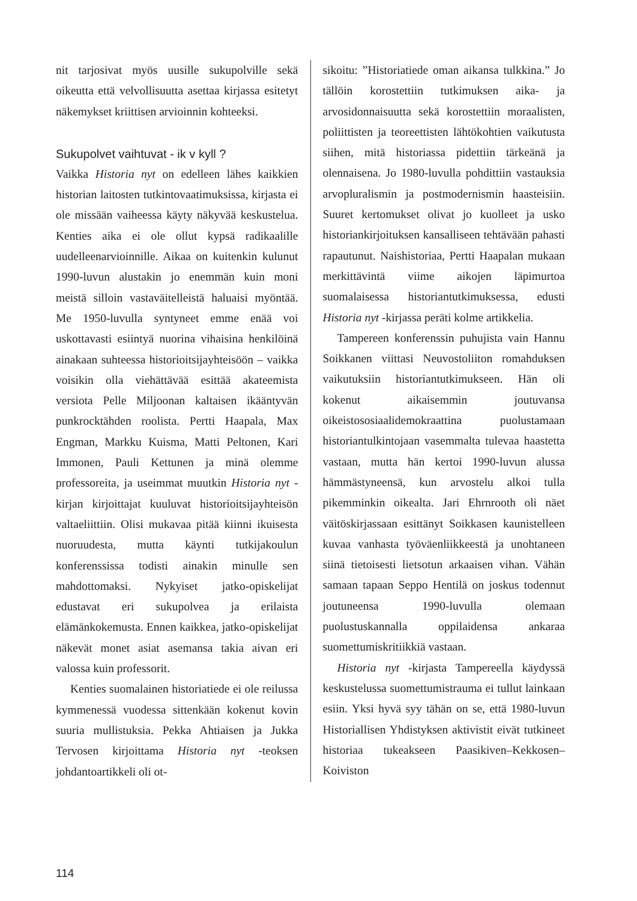nit tarjosivat myös uusille sukupolville sekä oikeutta että velvollisuutta asettaa kirjassa esitetyt näkemykset kriittisen arvioinnin kohteeksi.
Sukupolvet vaihtuvat - ik v kyll ?
Vaikka Historia nyt on edelleen lähes kaikkien historian laitosten tutkintovaatimuksissa, kirjasta ei ole missään vaiheessa käyty näkyvää keskustelua. Kenties aika ei ole ollut kypsä radikaalille uudelleenarvioinnille. Aikaa on kuitenkin kulunut 1990-luvun alustakin jo enemmän kuin moni meistä silloin vastaväitelleistä haluaisi myöntää. Me 1950-luvulla syntyneet emme enää voi uskottavasti esiintyä nuorina vihaisina henkilöinä ainakaan suhteessa historioitsijayhteisöön – vaikka voisikin olla viehättävää esittää akateemista versiota Pelle Miljoonan kaltaisen ikääntyvän punkrocktähden roolista. Pertti Haapala, Max Engman, Markku Kuisma, Matti Peltonen, Kari Immonen, Pauli Kettunen ja minä olemme professoreita, ja useimmat muutkin Historia nyt -kirjan kirjoittajat kuuluvat historioitsijayhteisön valtaeliittiin. Olisi mukavaa pitää kiinni ikuisesta nuoruudesta, mutta käynti tutkijakoulun konferenssissa todisti ainakin minulle sen mahdottomaksi. Nykyiset jatko-opiskelijat edustavat eri sukupolvea ja erilaista elämänkokemusta. Ennen kaikkea, jatko-opiskelijat näkevät monet asiat asemansa takia aivan eri valossa kuin professorit.
Kenties suomalainen historiatiede ei ole reilussa kymmenessä vuodessa sittenkään kokenut kovin suuria mullistuksia. Pekka Ahtiaisen ja Jukka Tervosen kirjoittama Historia nyt -teoksen johdantoartikkeli oli ot-
sikoitu: ”Historiatiede oman aikansa tulkkina.” Jo tällöin korostettiin tutkimuksen aika- ja arvosidonnaisuutta sekä korostettiin moraalisten, poliittisten ja teoreettisten lähtökohtien vaikutusta siihen, mitä historiassa pidettiin tärkeänä ja olennaisena. Jo 1980-luvulla pohdittiin vastauksia arvopluralismin ja postmodernismin haasteisiin. Suuret kertomukset olivat jo kuolleet ja usko historiankirjoituksen kansalliseen tehtävään pahasti rapautunut. Naishistoriaa, Pertti Haapalan mukaan merkittävintä viime aikojen läpimurtoa suomalaisessa historiantutkimuksessa, edusti Historia nyt -kirjassa peräti kolme artikkelia.
Tampereen konferenssin puhujista vain Hannu Soikkanen viittasi Neuvostoliiton romahduksen vaikutuksiin historiantutkimukseen. Hän oli kokenut aikaisemmin joutuvansa oikeistososiaalidemokraattina puolustamaan historiantulkintojaan vasemmalta tulevaa haastetta vastaan, mutta hän kertoi 1990-luvun alussa hämmästyneensä, kun arvostelu alkoi tulla pikemminkin oikealta. Jari Ehrnrooth oli näet väitöskirjassaan esittänyt Soikkasen kaunistelleen kuvaa vanhasta työväenliikkeestä ja unohtaneen siinä tietoisesti lietsotun arkaaisen vihan. Vähän samaan tapaan Seppo Hentilä on joskus todennut joutuneensa 1990-luvulla olemaan puolustuskannalla oppilaidensa ankaraa suomettumiskritiikkiä vastaan.
Historia nyt -kirjasta Tampereella käydyssä keskustelussa suomettumistrauma ei tullut lainkaan esiin. Yksi hyvä syy tähän on se, että 1980-luvun Historiallisen Yhdistyksen aktivistit eivät tutkineet historiaa tukeakseen Paasikiven–Kekkosen–Koiviston
114